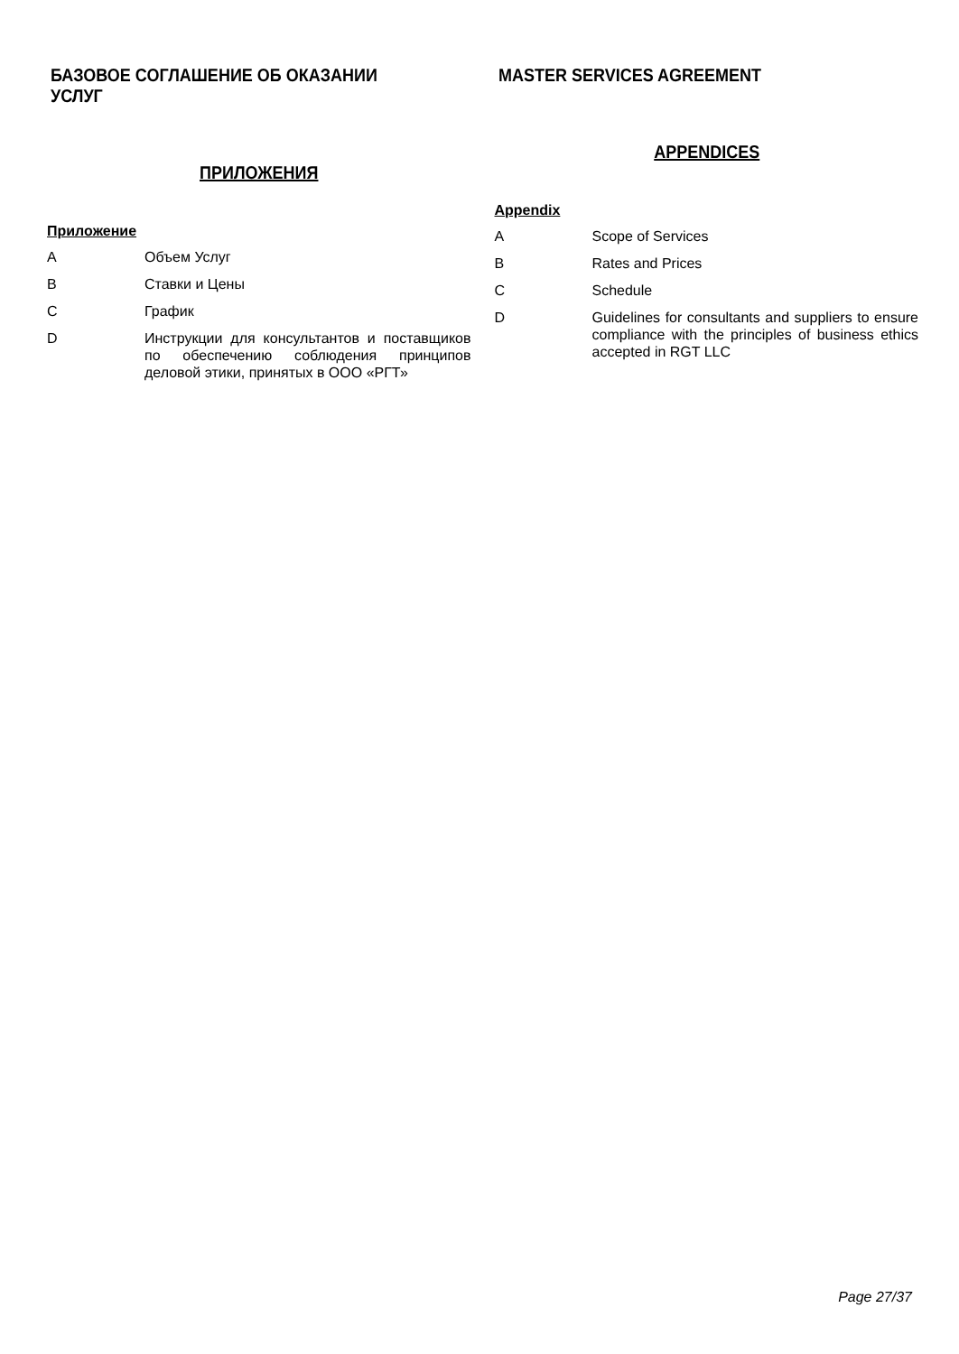БАЗОВОЕ СОГЛАШЕНИЕ ОБ ОКАЗАНИИ УСЛУГ
ПРИЛОЖЕНИЯ
Приложение
A Объем Услуг
B Ставки и Цены
C График
D Инструкции для консультантов и поставщиков по обеспечению соблюдения принципов деловой этики, принятых в ООО «РГТ»
MASTER SERVICES AGREEMENT
APPENDICES
Appendix
A Scope of Services
B Rates and Prices
C Schedule
D Guidelines for consultants and suppliers to ensure compliance with the principles of business ethics accepted in RGT LLC
Page 27/37